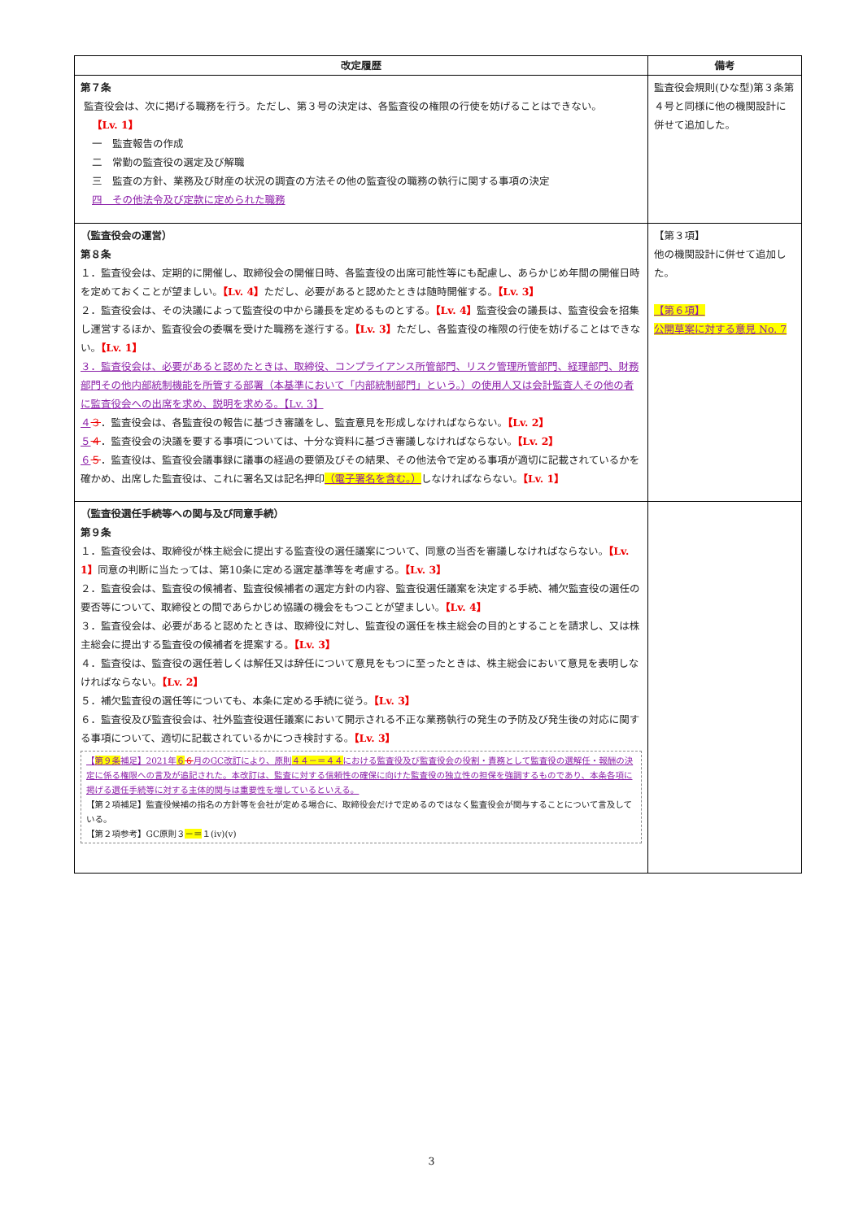| 改定履歴 | 備考 |
| --- | --- |
| 第７条 監査役会は、次に掲げる職務を行う。ただし、第３号の決定は、各監査役の権限の行使を妨げることはできない。 【Lv. 1】 一 監査報告の作成 二 常勤の監査役の選定及び解職 三 監査の方針、業務及び財産の状況の調査の方法その他の監査役の職務の執行に関する事項の決定 四 その他法令及び定款に定められた職務 | 監査役会規則(ひな型)第３条第４号と同様に他の機関設計に併せて追加した。 |
| （監査役会の運営） 第８条 １．監査役会は、定期的に開催し、取締役会の開催日時、各監査役の出席可能性等にも配慮し、あらかじめ年間の開催日時を定めておくことが望ましい。 【Lv. 4】 ただし、必要があると認めたときは随時開催する。 【Lv. 3】 ２．監査役会は、その決議によって監査役の中から議長を定めるものとする。 【Lv. 4】 監査役会の議長は、監査役会を招集し運営するほか、監査役会の委嘱を受けた職務を遂行する。 【Lv. 3】 ただし、各監査役の権限の行使を妨げることはできない。 【Lv. 1】 ３．監査役会は、必要があると認めたときは、取締役、コンプライアンス所管部門、リスク管理所管部門、経理部門、財務部門その他内部統制機能を所管する部署（本基準において「内部統制部門」という。）の使用人又は会計監査人その他の者に監査役会への出席を求め、説明を求める。【Lv. 3】 ４ ３ ．監査役会は、各監査役の報告に基づき審議をし、監査意見を形成しなければならない。 【Lv. 2】 ５ ４ ．監査役会の決議を要する事項については、十分な資料に基づき審議しなければならない。 【Lv. 2】 ６ ５ ．監査役は、監査役会議事録に議事の経過の要領及びその結果、その他法令で定める事項が適切に記載されているかを確かめ、出席した監査役は、これに署名又は記名押印 （電子署名を含む。） しなければならない。 【Lv. 1】 | 【第３項】 他の機関設計に併せて追加した。 【第６項】 公開草案に対する意見 No. 7 |
| （監査役選任手続等への関与及び同意手続） 第９条 １．監査役会は、取締役が株主総会に提出する監査役の選任議案について、同意の当否を審議しなければならない。 【Lv. 1】 同意の判断に当たっては、第10条に定める選定基準等を考慮する。 【Lv. 3】 ２．監査役会は、監査役の候補者、監査役候補者の選定方針の内容、監査役選任議案を決定する手続、補欠監査役の選任の要否等について、取締役との間であらかじめ協議の機会をもつことが望ましい。 【Lv. 4】 ３．監査役会は、必要があると認めたときは、取締役に対し、監査役の選任を株主総会の目的とすることを請求し、又は株主総会に提出する監査役の候補者を提案する。 【Lv. 3】 ４．監査役は、監査役の選任若しくは解任又は辞任について意見をもつに至ったときは、株主総会において意見を表明しなければならない。 【Lv. 2】 ５．補欠監査役の選任等についても、本条に定める手続に従う。 【Lv. 3】 ６．監査役及び監査役会は、社外監査役選任議案において開示される不正な業務執行の発生の予防及び発生後の対応に関する事項について、適切に記載されているかにつき検討する。 【Lv. 3】 【 第９条 補足】2021年 ６ ６ 月のGC改訂により、原則 ４４－＝４４ における監査役及び監査役会の役割・責務として監査役の選解任・報酬の決定に係る権限への言及が追記された。本改訂は、監査に対する信頼性の確保に向けた監査役の独立性の担保を強調するものであり、本条各項に掲げる選任手続等に対する主体的関与は重要性を増しているといえる。 【第２項補足】監査役候補の指名の方針等を会社が定める場合に、取締役会だけで定めるのではなく監査役会が関与することについて言及している。 【第２項参考】GC原則３ －＝ １(iv)(v) | |
3